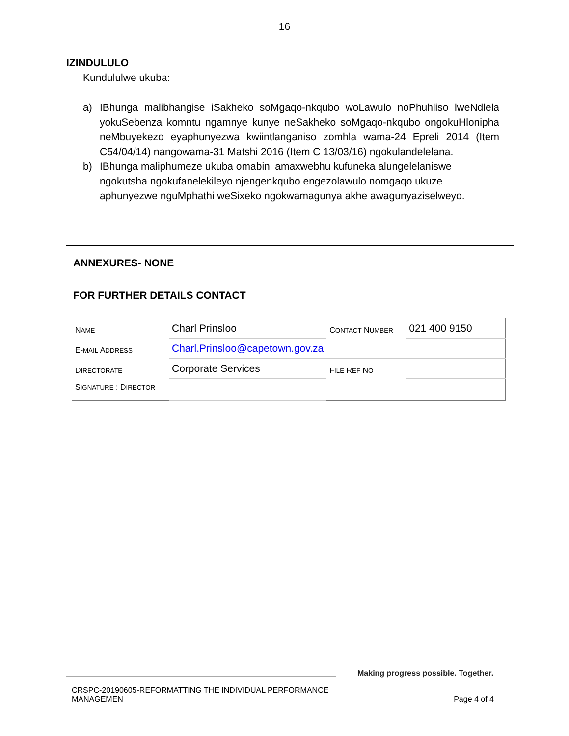16
IZINDULULO
Kundululwe ukuba:
a) IBhunga malibhangise iSakheko soMgaqo-nkqubo woLawulo noPhuhliso lweNdlela yokuSebenza komntu ngamnye kunye neSakheko soMgaqo-nkqubo ongokuHlonipha neMbuyekezo eyaphunyezwa kwiintlanganiso zomhla wama-24 Epreli 2014 (Item C54/04/14) nangowama-31 Matshi 2016 (Item C 13/03/16) ngokulandelelana.
b) IBhunga maliphumeze ukuba omabini amaxwebhu kufuneka alungelelaniswe ngokutsha ngokufanelekileyo njengenkqubo engezolawulo nomgaqo ukuze aphunyezwe nguMphathi weSixeko ngokwamagunya akhe awagunyaziselweyo.
ANNEXURES- NONE
FOR FURTHER DETAILS CONTACT
| N AME | Charl Prinsloo | C ONTACT N UMBER | 021 400 9150 |
| E- MAIL A DDRESS | Charl.Prinsloo@capetown.gov.za | | |
| D IRECTORATE | Corporate Services | F ILE R EF N O | |
| S IGNATURE : D IRECTOR | | | |
Making progress possible. Together.
CRSPC-20190605-REFORMATTING THE INDIVIDUAL PERFORMANCE
MANAGEMEN Page 4 of 4